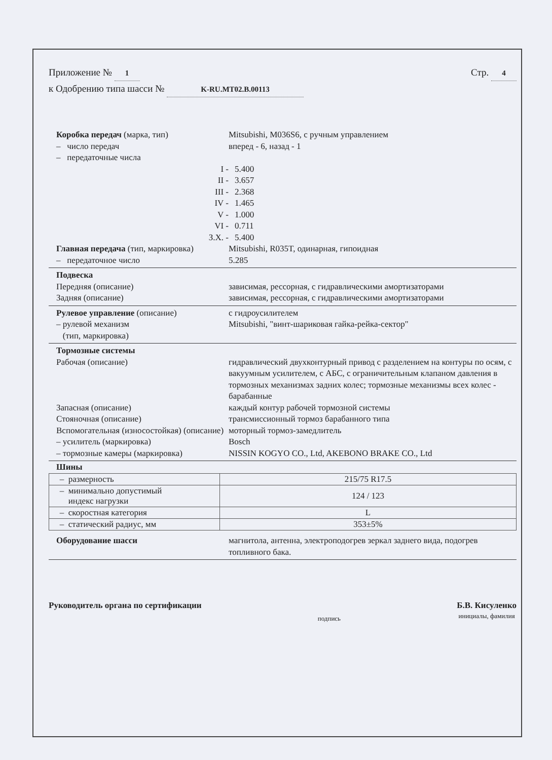Приложение № 1
к Одобрению типа шасси № K-RU.MT02.B.00113
Стр. 4
Коробка передач (марка, тип) Mitsubishi, M036S6, с ручным управлением
– число передач вперед - 6, назад - 1
– передаточные числа
I - 5.400
II - 3.657
III - 2.368
IV - 1.465
V - 1.000
VI - 0.711
З.Х. - 5.400
Главная передача (тип, маркировка)
Mitsubishi, R035T, одинарная, гипоидная
– передаточное число 5.285
Подвеска
Передняя (описание) зависимая, рессорная, с гидравлическими амортизаторами
Задняя (описание) зависимая, рессорная, с гидравлическими амортизаторами
Рулевое управление (описание) с гидроусилителем
– рулевой механизм
(тип, маркировка)
Mitsubishi, "винт-шариковая гайка-рейка-сектор"
Тормозные системы
Рабочая (описание) гидравлический двухконтурный привод с разделением на контуры по осям, с вакуумным усилителем, с АБС, с ограничительным клапаном давления в тормозных механизмах задних колес; тормозные механизмы всех колес - барабанные
Запасная (описание) каждый контур рабочей тормозной системы
Стояночная (описание) трансмиссионный тормоз барабанного типа
Вспомогательная (износостойкая) (описание)
моторный тормоз-замедлитель
– усилитель (маркировка) Bosch
– тормозные камеры (маркировка) NISSIN KOGYO CO., Ltd, AKEBONO BRAKE CO., Ltd
Шины
| – размерность | 215/75 R17.5 |
| – минимально допустимый индекс нагрузки | 124 / 123 |
| – скоростная категория | L |
| – статический радиус, мм | 353±5% |
Оборудование шасси магнитола, антенна, электроподогрев зеркал заднего вида, подогрев топливного бака.
Руководитель органа по сертификации
подпись
Б.В. Кисуленко
инициалы, фамилия